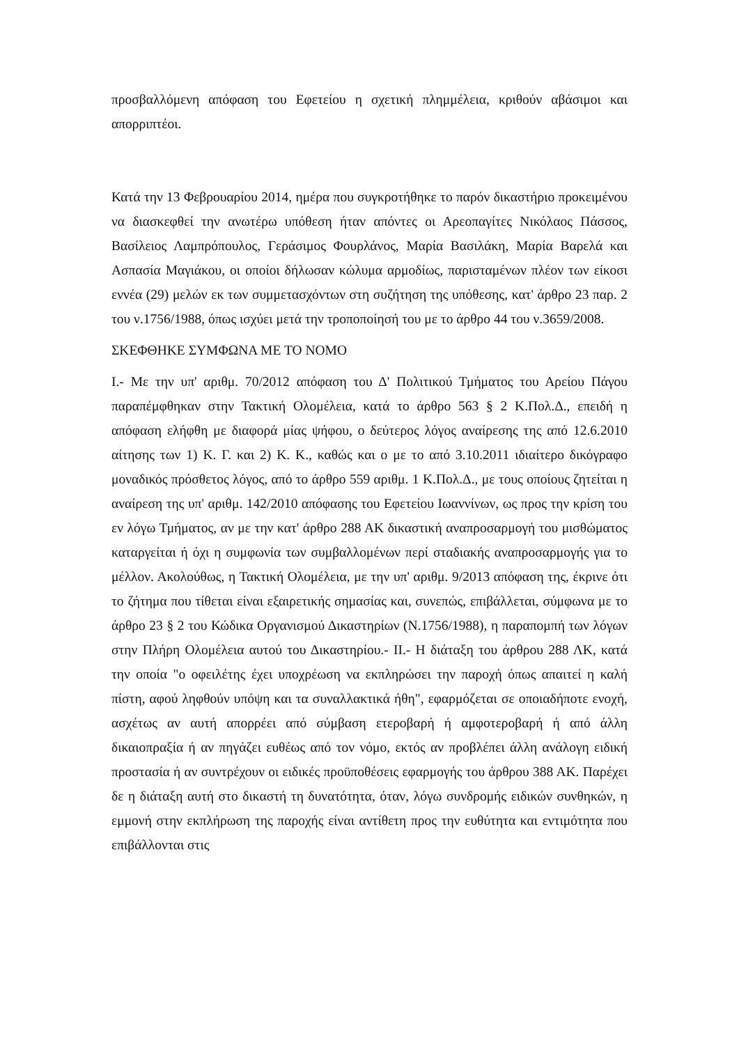προσβαλλόμενη απόφαση του Εφετείου η σχετική πλημμέλεια, κριθούν αβάσιμοι και απορριπτέοι.
Κατά την 13 Φεβρουαρίου 2014, ημέρα που συγκροτήθηκε το παρόν δικαστήριο προκειμένου να διασκεφθεί την ανωτέρω υπόθεση ήταν απόντες οι Αρεοπαγίτες Νικόλαος Πάσσος, Βασίλειος Λαμπρόπουλος, Γεράσιμος Φουρλάνος, Μαρία Βασιλάκη, Μαρία Βαρελά και Ασπασία Μαγιάκου, οι οποίοι δήλωσαν κώλυμα αρμοδίως, παρισταμένων πλέον των είκοσι εννέα (29) μελών εκ των συμμετασχόντων στη συζήτηση της υπόθεσης, κατ' άρθρο 23 παρ. 2 του ν.1756/1988, όπως ισχύει μετά την τροποποίησή του με το άρθρο 44 του ν.3659/2008.
ΣΚΕΦΘΗΚΕ ΣΥΜΦΩΝΑ ΜΕ ΤΟ ΝΟΜΟ
Ι.- Με την υπ' αριθμ. 70/2012 απόφαση του Δ' Πολιτικού Τμήματος του Αρείου Πάγου παραπέμφθηκαν στην Τακτική Ολομέλεια, κατά το άρθρο 563 § 2 Κ.Πολ.Δ., επειδή η απόφαση ελήφθη με διαφορά μίας ψήφου, ο δεύτερος λόγος αναίρεσης της από 12.6.2010 αίτησης των 1) Κ. Γ. και 2) Κ. Κ., καθώς και ο με το από 3.10.2011 ιδιαίτερο δικόγραφο μοναδικός πρόσθετος λόγος, από το άρθρο 559 αριθμ. 1 Κ.Πολ.Δ., με τους οποίους ζητείται η αναίρεση της υπ' αριθμ. 142/2010 απόφασης του Εφετείου Ιωαννίνων, ως προς την κρίση του εν λόγω Τμήματος, αν με την κατ' άρθρο 288 ΑΚ δικαστική αναπροσαρμογή του μισθώματος καταργείται ή όχι η συμφωνία των συμβαλλομένων περί σταδιακής αναπροσαρμογής για το μέλλον. Ακολούθως, η Τακτική Ολομέλεια, με την υπ' αριθμ. 9/2013 απόφαση της, έκρινε ότι το ζήτημα που τίθεται είναι εξαιρετικής σημασίας και, συνεπώς, επιβάλλεται, σύμφωνα με το άρθρο 23 § 2 του Κώδικα Οργανισμού Δικαστηρίων (Ν.1756/1988), η παραπομπή των λόγων στην Πλήρη Ολομέλεια αυτού του Δικαστηρίου.- ΙΙ.- Η διάταξη του άρθρου 288 ΛΚ, κατά την οποία "ο οφειλέτης έχει υποχρέωση να εκπληρώσει την παροχή όπως απαιτεί η καλή πίστη, αφού ληφθούν υπόψη και τα συναλλακτικά ήθη", εφαρμόζεται σε οποιαδήποτε ενοχή, ασχέτως αν αυτή απορρέει από σύμβαση ετεροβαρή ή αμφοτεροβαρή ή από άλλη δικαιοπραξία ή αν πηγάζει ευθέως από τον νόμο, εκτός αν προβλέπει άλλη ανάλογη ειδική προστασία ή αν συντρέχουν οι ειδικές προϋποθέσεις εφαρμογής του άρθρου 388 ΑΚ. Παρέχει δε η διάταξη αυτή στο δικαστή τη δυνατότητα, όταν, λόγω συνδρομής ειδικών συνθηκών, η εμμονή στην εκπλήρωση της παροχής είναι αντίθετη προς την ευθύτητα και εντιμότητα που επιβάλλονται στις